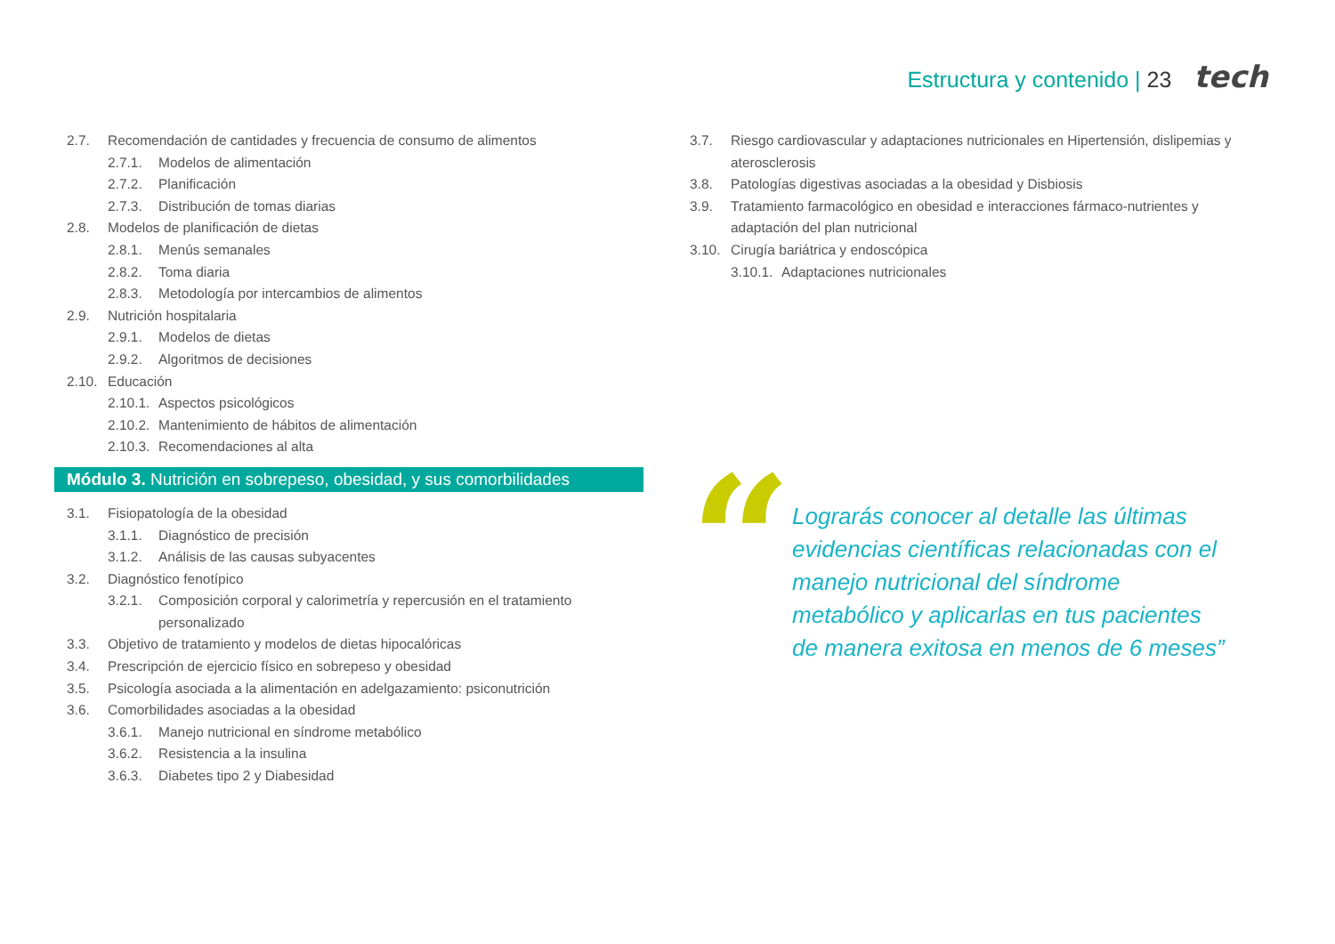Estructura y contenido | 23 tech
2.7. Recomendación de cantidades y frecuencia de consumo de alimentos
2.7.1. Modelos de alimentación
2.7.2. Planificación
2.7.3. Distribución de tomas diarias
2.8. Modelos de planificación de dietas
2.8.1. Menús semanales
2.8.2. Toma diaria
2.8.3. Metodología por intercambios de alimentos
2.9. Nutrición hospitalaria
2.9.1. Modelos de dietas
2.9.2. Algoritmos de decisiones
2.10. Educación
2.10.1. Aspectos psicológicos
2.10.2. Mantenimiento de hábitos de alimentación
2.10.3. Recomendaciones al alta
Módulo 3. Nutrición en sobrepeso, obesidad, y sus comorbilidades
3.1. Fisiopatología de la obesidad
3.1.1. Diagnóstico de precisión
3.1.2. Análisis de las causas subyacentes
3.2. Diagnóstico fenotípico
3.2.1. Composición corporal y calorimetría y repercusión en el tratamiento personalizado
3.3. Objetivo de tratamiento y modelos de dietas hipocalóricas
3.4. Prescripción de ejercicio físico en sobrepeso y obesidad
3.5. Psicología asociada a la alimentación en adelgazamiento: psiconutrición
3.6. Comorbilidades asociadas a la obesidad
3.6.1. Manejo nutricional en síndrome metabólico
3.6.2. Resistencia a la insulina
3.6.3. Diabetes tipo 2 y Diabesidad
3.7. Riesgo cardiovascular y adaptaciones nutricionales en Hipertensión, dislipemias y aterosclerosis
3.8. Patologías digestivas asociadas a la obesidad y Disbiosis
3.9. Tratamiento farmacológico en obesidad e interacciones fármaco-nutrientes y adaptación del plan nutricional
3.10. Cirugía bariátrica y endoscópica
3.10.1. Adaptaciones nutricionales
“
Lograrás conocer al detalle las últimas evidencias científicas relacionadas con el manejo nutricional del síndrome metabólico y aplicarlas en tus pacientes de manera exitosa en menos de 6 meses”